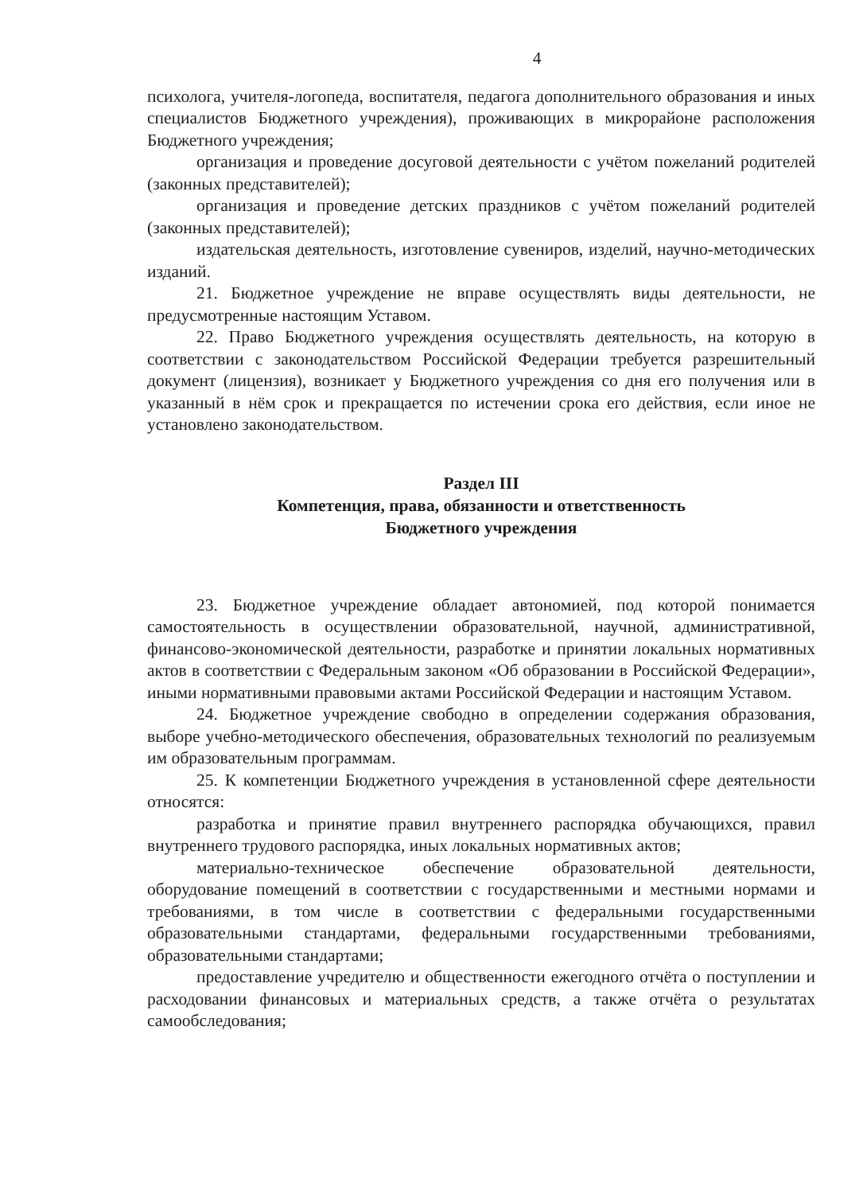4
психолога, учителя-логопеда, воспитателя, педагога дополнительного образования и иных специалистов Бюджетного учреждения), проживающих в микрорайоне расположения Бюджетного учреждения;
организация и проведение досуговой деятельности с учётом пожеланий родителей (законных представителей);
организация и проведение детских праздников с учётом пожеланий родителей (законных представителей);
издательская деятельность, изготовление сувениров, изделий, научно-методических изданий.
21. Бюджетное учреждение не вправе осуществлять виды деятельности, не предусмотренные настоящим Уставом.
22. Право Бюджетного учреждения осуществлять деятельность, на которую в соответствии с законодательством Российской Федерации требуется разрешительный документ (лицензия), возникает у Бюджетного учреждения со дня его получения или в указанный в нём срок и прекращается по истечении срока его действия, если иное не установлено законодательством.
Раздел III
Компетенция, права, обязанности и ответственность
Бюджетного учреждения
23. Бюджетное учреждение обладает автономией, под которой понимается самостоятельность в осуществлении образовательной, научной, административной, финансово-экономической деятельности, разработке и принятии локальных нормативных актов в соответствии с Федеральным законом «Об образовании в Российской Федерации», иными нормативными правовыми актами Российской Федерации и настоящим Уставом.
24. Бюджетное учреждение свободно в определении содержания образования, выборе учебно-методического обеспечения, образовательных технологий по реализуемым им образовательным программам.
25. К компетенции Бюджетного учреждения в установленной сфере деятельности относятся:
разработка и принятие правил внутреннего распорядка обучающихся, правил внутреннего трудового распорядка, иных локальных нормативных актов;
материально-техническое обеспечение образовательной деятельности, оборудование помещений в соответствии с государственными и местными нормами и требованиями, в том числе в соответствии с федеральными государственными образовательными стандартами, федеральными государственными требованиями, образовательными стандартами;
предоставление учредителю и общественности ежегодного отчёта о поступлении и расходовании финансовых и материальных средств, а также отчёта о результатах самообследования;